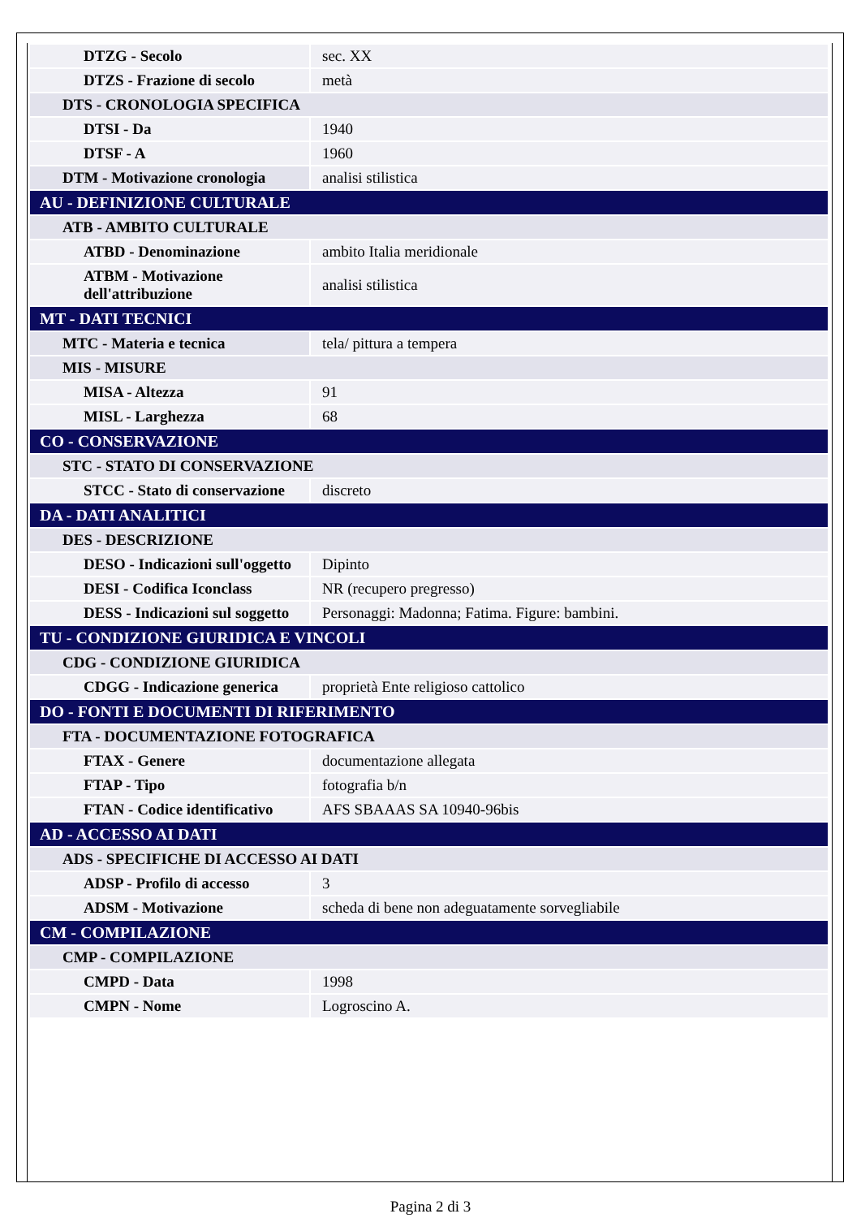| DTZG - Secolo | sec. XX |
| DTZS - Frazione di secolo | metà |
| DTS - CRONOLOGIA SPECIFICA | |
| DTSI - Da | 1940 |
| DTSF - A | 1960 |
| DTM - Motivazione cronologia | analisi stilistica |
| AU - DEFINIZIONE CULTURALE | |
| ATB - AMBITO CULTURALE | |
| ATBD - Denominazione | ambito Italia meridionale |
| ATBM - Motivazione dell'attribuzione | analisi stilistica |
| MT - DATI TECNICI | |
| MTC - Materia e tecnica | tela/ pittura a tempera |
| MIS - MISURE | |
| MISA - Altezza | 91 |
| MISL - Larghezza | 68 |
| CO - CONSERVAZIONE | |
| STC - STATO DI CONSERVAZIONE | |
| STCC - Stato di conservazione | discreto |
| DA - DATI ANALITICI | |
| DES - DESCRIZIONE | |
| DESO - Indicazioni sull'oggetto | Dipinto |
| DESI - Codifica Iconclass | NR (recupero pregresso) |
| DESS - Indicazioni sul soggetto | Personaggi: Madonna; Fatima. Figure: bambini. |
| TU - CONDIZIONE GIURIDICA E VINCOLI | |
| CDG - CONDIZIONE GIURIDICA | |
| CDGG - Indicazione generica | proprietà Ente religioso cattolico |
| DO - FONTI E DOCUMENTI DI RIFERIMENTO | |
| FTA - DOCUMENTAZIONE FOTOGRAFICA | |
| FTAX - Genere | documentazione allegata |
| FTAP - Tipo | fotografia b/n |
| FTAN - Codice identificativo | AFS SBAAAS SA 10940-96bis |
| AD - ACCESSO AI DATI | |
| ADS - SPECIFICHE DI ACCESSO AI DATI | |
| ADSP - Profilo di accesso | 3 |
| ADSM - Motivazione | scheda di bene non adeguatamente sorvegliabile |
| CM - COMPILAZIONE | |
| CMP - COMPILAZIONE | |
| CMPD - Data | 1998 |
| CMPN - Nome | Logroscino A. |
Pagina 2 di 3